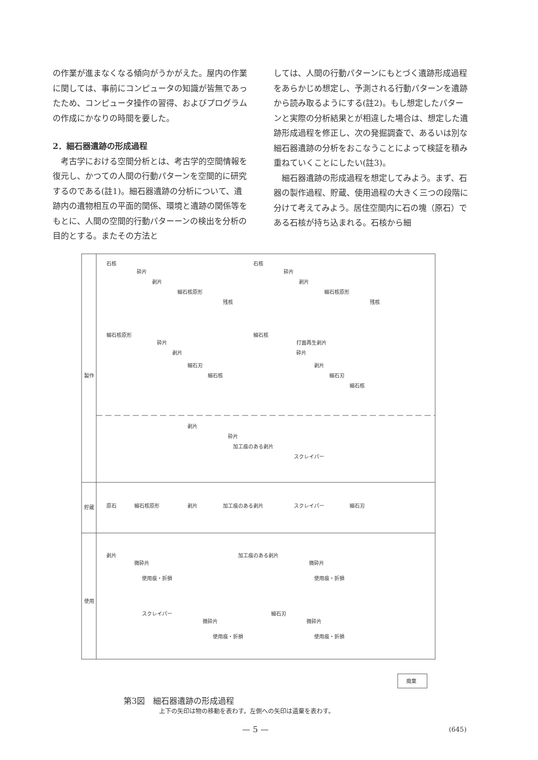の作業が進まなくなる傾向がうかがえた。屋内の作業に関しては、事前にコンピュータの知識が皆無であったため、コンピュータ操作の習得、およびプログラムの作成にかなりの時間を要した。
2．細石器遺跡の形成過程
　考古学における空間分析とは、考古学的空間情報を復元し、かつての人間の行動パターンを空間的に研究するのである(註1)。細石器遺跡の分析について、遺跡内の遺物相互の平面的関係、環境と遺跡の関係等をもとに、人間の空間的行動パターーンの検出を分析の目的とする。またその方法と
しては、人間の行動パターンにもとづく遺跡形成過程をあらかじめ想定し、予測される行動パターンを遺跡から読み取るようにする(註2)。もし想定したパターンと実際の分析結果とが相違した場合は、想定した遺跡形成過程を修正し、次の発掘調査で、あるいは別な細石器遺跡の分析をおこなうことによって検証を積み重ねていくことにしたい(註3)。
　細石器遺跡の形成過程を想定してみよう。まず、石器の製作過程、貯蔵、使用過程の大きく三つの段階に分けて考えてみよう。居住空間内に石の塊（原石）である石核が持ち込まれる。石核から細
製作
貯蔵
使用
石核
砕片
剥片
細石核原形
残核
石核
砕片
剥片
細石核原形
残核
細石核原形
砕片
剥片
細石刃
細石核
細石核
打面再生剥片
砕片
剥片
細石刃
細石核
剥片
砕片
加工痕のある剥片
スクレイパー
原石
細石核原形
剥片
加工痕のある剥片
スクレイパー
細石刃
剥片
微砕片
使用痕・折損
加工痕のある剥片
微砕片
使用痕・折損
スクレイパー
微砕片
使用痕・折損
細石刃
微砕片
使用痕・折損
廃棄
第3図　細石器遺跡の形成過程
上下の矢印は物の移動を表わす。左側への矢印は遺棄を表わす。
— 5 — (645)